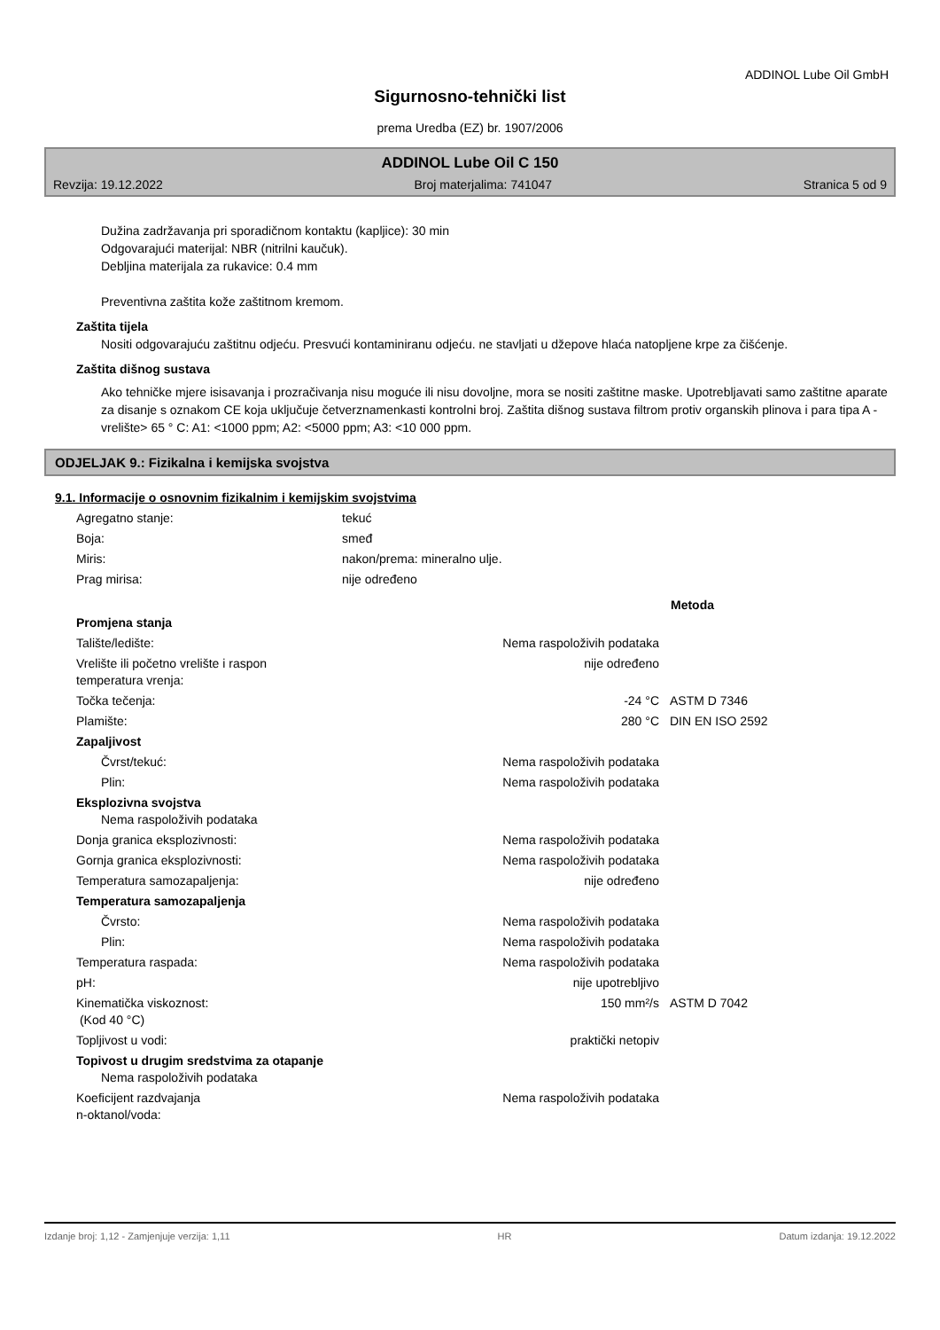ADDINOL Lube Oil GmbH
Sigurnosno-tehnički list
prema Uredba (EZ) br. 1907/2006
ADDINOL Lube Oil C 150
Revzija: 19.12.2022 Broj materjalima: 741047 Stranica 5 od 9
Dužina zadržavanja pri sporadičnom kontaktu (kapljice): 30 min
Odgovarajući materijal: NBR (nitrilni kaučuk).
Debljina materijala za rukavice: 0.4 mm
Preventivna zaštita kože zaštitnom kremom.
Zaštita tijela
Nositi odgovarajuću zaštitnu odjeću. Presvući kontaminiranu odjeću. ne stavljati u džepove hlaća natopljene krpe za čišćenje.
Zaštita dišnog sustava
Ako tehničke mjere isisavanja i prozračivanja nisu moguće ili nisu dovoljne, mora se nositi zaštitne maske. Upotrebljavati samo zaštitne aparate za disanje s oznakom CE koja uključuje četverznamenkasti kontrolni broj. Zaštita dišnog sustava filtrom protiv organskih plinova i para tipa A - vrelište> 65 ° C: A1: <1000 ppm; A2: <5000 ppm; A3: <10 000 ppm.
ODJELJAK 9.: Fizikalna i kemijska svojstva
9.1. Informacije o osnovnim fizikalnim i kemijskim svojstvima
| Agregatno stanje: | tekuć |
| Boja: | smeđ |
| Miris: | nakon/prema: mineralno ulje. |
| Prag mirisa: | nije određeno |
| | | Metoda |
| Promjena stanja | | |
| Talište/ledište: | Nema raspoloživih podataka | |
| Vrelište ili početno vrelište i raspon temperatura vrenja: | nije određeno | |
| Točka tečenja: | -24 °C | ASTM D 7346 |
| Plamište: | 280 °C | DIN EN ISO 2592 |
| Zapaljivost | | |
| Čvrst/tekuć: | Nema raspoloživih podataka | |
| Plin: | Nema raspoloživih podataka | |
| Eksplozivna svojstva Nema raspoloživih podataka | | |
| Donja granica eksplozivnosti: | Nema raspoloživih podataka | |
| Gornja granica eksplozivnosti: | Nema raspoloživih podataka | |
| Temperatura samozapaljenja: | nije određeno | |
| Temperatura samozapaljenja | | |
| Čvrsto: | Nema raspoloživih podataka | |
| Plin: | Nema raspoloživih podataka | |
| Temperatura raspada: | Nema raspoloživih podataka | |
| pH: | nije upotrebljivo | |
| Kinematička viskoznost: (Kod 40 °C) | 150 mm²/s | ASTM D 7042 |
| Topljivost u vodi: | praktički netopiv | |
| Topivost u drugim sredstvima za otapanje Nema raspoloživih podataka | | |
| Koeficijent razdvajanja n-oktanol/voda: | Nema raspoloživih podataka | |
Izdanje broj: 1,12 - Zamjenjuje verzija: 1,11 HR Datum izdanja: 19.12.2022